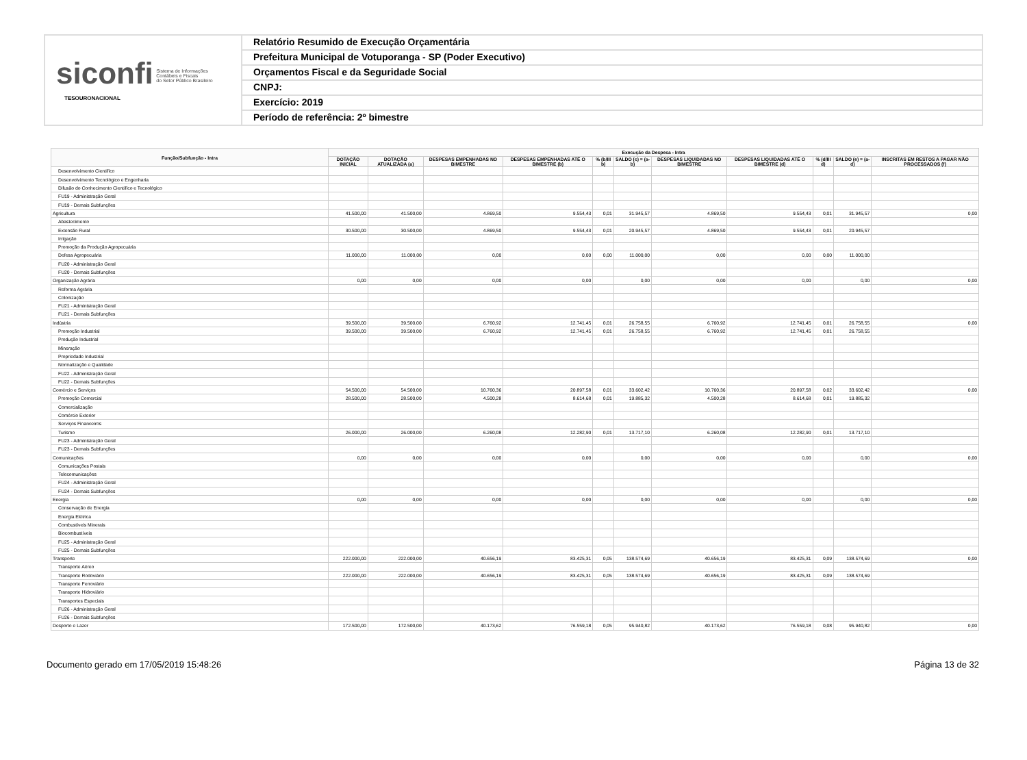siconfi Sistema de Informações
Contábeis e Fiscais
do Setor Público Brasileiro
TESOURONACIONAL
Relatório Resumido de Execução Orçamentária
Prefeitura Municipal de Votuporanga - SP (Poder Executivo)
Orçamentos Fiscal e da Seguridade Social
CNPJ:
Exercício: 2019
Período de referência: 2º bimestre
| Função/Subfunção - Intra | Execução da Despesa - Intra | | | | | | | | | | |
| --- | --- | --- | --- | --- | --- | --- | --- | --- | --- | --- | --- |
| | DOTAÇÃO INICIAL | DOTAÇÃO ATUALIZADA (a) | DESPESAS EMPENHADAS NO BIMESTRE | DESPESAS EMPENHADAS ATÉ O BIMESTRE (b) | % (b/III b) | SALDO (c) = (a-b) | DESPESAS LIQUIDADAS NO BIMESTRE | DESPESAS LIQUIDADAS ATÉ O BIMESTRE (d) | % (d/III d) | SALDO (e) = (a-d) | INSCRITAS EM RESTOS A PAGAR NÃO PROCESSADOS (f) |
| Desenvolvimento Científico | | | | | | | | | | | |
| Desenvolvimento Tecnológico e Engenharia | | | | | | | | | | | |
| Difusão do Conhecimento Científico e Tecnológico | | | | | | | | | | | |
| FU19 - Administração Geral | | | | | | | | | | | |
| FU19 - Demais Subfunções | | | | | | | | | | | |
| Agricultura | 41.500,00 | 41.500,00 | 4.869,50 | 9.554,43 | 0,01 | 31.945,57 | 4.869,50 | 9.554,43 | 0,01 | 31.945,57 | 0,00 |
| Abastecimento | | | | | | | | | | | |
| Extensão Rural | 30.500,00 | 30.500,00 | 4.869,50 | 9.554,43 | 0,01 | 20.945,57 | 4.869,50 | 9.554,43 | 0,01 | 20.945,57 | |
| Irrigação | | | | | | | | | | | |
| Promoção da Produção Agropecuária | | | | | | | | | | | |
| Defesa Agropecuária | 11.000,00 | 11.000,00 | 0,00 | 0,00 | 0,00 | 11.000,00 | 0,00 | 0,00 | 0,00 | 11.000,00 | |
| FU20 - Administração Geral | | | | | | | | | | | |
| FU20 - Demais Subfunções | | | | | | | | | | | |
| Organização Agrária | 0,00 | 0,00 | 0,00 | 0,00 | | 0,00 | 0,00 | 0,00 | | 0,00 | 0,00 |
| Reforma Agrária | | | | | | | | | | | |
| Colonização | | | | | | | | | | | |
| FU21 - Administração Geral | | | | | | | | | | | |
| FU21 - Demais Subfunções | | | | | | | | | | | |
| Indústria | 39.500,00 | 39.500,00 | 6.760,92 | 12.741,45 | 0,01 | 26.758,55 | 6.760,92 | 12.741,45 | 0,01 | 26.758,55 | 0,00 |
| Promoção Industrial | 39.500,00 | 39.500,00 | 6.760,92 | 12.741,45 | 0,01 | 26.758,55 | 6.760,92 | 12.741,45 | 0,01 | 26.758,55 | |
| Produção Industrial | | | | | | | | | | | |
| Mineração | | | | | | | | | | | |
| Propriedade Industrial | | | | | | | | | | | |
| Normalização e Qualidade | | | | | | | | | | | |
| FU22 - Administração Geral | | | | | | | | | | | |
| FU22 - Demais Subfunções | | | | | | | | | | | |
| Comércio e Serviços | 54.500,00 | 54.500,00 | 10.760,36 | 20.897,58 | 0,01 | 33.602,42 | 10.760,36 | 20.897,58 | 0,02 | 33.602,42 | 0,00 |
| Promoção Comercial | 28.500,00 | 28.500,00 | 4.500,28 | 8.614,68 | 0,01 | 19.885,32 | 4.500,28 | 8.614,68 | 0,01 | 19.885,32 | |
| Comercialização | | | | | | | | | | | |
| Comércio Exterior | | | | | | | | | | | |
| Serviços Financeiros | | | | | | | | | | | |
| Turismo | 26.000,00 | 26.000,00 | 6.260,08 | 12.282,90 | 0,01 | 13.717,10 | 6.260,08 | 12.282,90 | 0,01 | 13.717,10 | |
| FU23 - Administração Geral | | | | | | | | | | | |
| FU23 - Demais Subfunções | | | | | | | | | | | |
| Comunicações | 0,00 | 0,00 | 0,00 | 0,00 | | 0,00 | 0,00 | 0,00 | | 0,00 | 0,00 |
| Comunicações Postais | | | | | | | | | | | |
| Telecomunicações | | | | | | | | | | | |
| FU24 - Administração Geral | | | | | | | | | | | |
| FU24 - Demais Subfunções | | | | | | | | | | | |
| Energia | 0,00 | 0,00 | 0,00 | 0,00 | | 0,00 | 0,00 | 0,00 | | 0,00 | 0,00 |
| Conservação de Energia | | | | | | | | | | | |
| Energia Elétrica | | | | | | | | | | | |
| Combustíveis Minerais | | | | | | | | | | | |
| Biocombustíveis | | | | | | | | | | | |
| FU25 - Administração Geral | | | | | | | | | | | |
| FU25 - Demais Subfunções | | | | | | | | | | | |
| Transporte | 222.000,00 | 222.000,00 | 40.656,19 | 83.425,31 | 0,05 | 138.574,69 | 40.656,19 | 83.425,31 | 0,09 | 138.574,69 | 0,00 |
| Transporte Aéreo | | | | | | | | | | | |
| Transporte Rodoviário | 222.000,00 | 222.000,00 | 40.656,19 | 83.425,31 | 0,05 | 138.574,69 | 40.656,19 | 83.425,31 | 0,09 | 138.574,69 | |
| Transporte Ferroviário | | | | | | | | | | | |
| Transporte Hidroviário | | | | | | | | | | | |
| Transportes Especiais | | | | | | | | | | | |
| FU26 - Administração Geral | | | | | | | | | | | |
| FU26 - Demais Subfunções | | | | | | | | | | | |
| Desporto e Lazer | 172.500,00 | 172.500,00 | 40.173,62 | 76.559,18 | 0,05 | 95.940,82 | 40.173,62 | 76.559,18 | 0,08 | 95.940,82 | 0,00 |
Documento gerado em 17/05/2019 15:48:26 Página 13 de 32